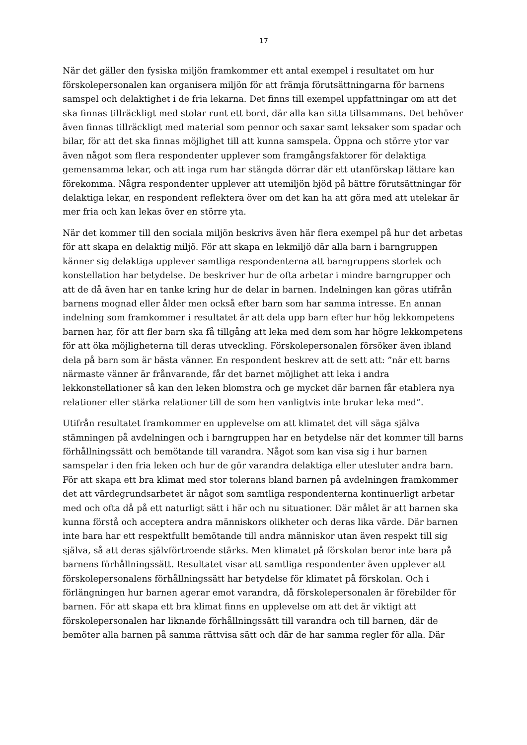17
När det gäller den fysiska miljön framkommer ett antal exempel i resultatet om hur förskolepersonalen kan organisera miljön för att främja förutsättningarna för barnens samspel och delaktighet i de fria lekarna. Det finns till exempel uppfattningar om att det ska finnas tillräckligt med stolar runt ett bord, där alla kan sitta tillsammans. Det behöver även finnas tillräckligt med material som pennor och saxar samt leksaker som spadar och bilar, för att det ska finnas möjlighet till att kunna samspela. Öppna och större ytor var även något som flera respondenter upplever som framgångsfaktorer för delaktiga gemensamma lekar, och att inga rum har stängda dörrar där ett utanförskap lättare kan förekomma. Några respondenter upplever att utemiljön bjöd på bättre förutsättningar för delaktiga lekar, en respondent reflektera över om det kan ha att göra med att utelekar är mer fria och kan lekas över en större yta.
När det kommer till den sociala miljön beskrivs även här flera exempel på hur det arbetas för att skapa en delaktig miljö. För att skapa en lekmiljö där alla barn i barngruppen känner sig delaktiga upplever samtliga respondenterna att barngruppens storlek och konstellation har betydelse. De beskriver hur de ofta arbetar i mindre barngrupper och att de då även har en tanke kring hur de delar in barnen. Indelningen kan göras utifrån barnens mognad eller ålder men också efter barn som har samma intresse. En annan indelning som framkommer i resultatet är att dela upp barn efter hur hög lekkompetens barnen har, för att fler barn ska få tillgång att leka med dem som har högre lekkompetens för att öka möjligheterna till deras utveckling. Förskolepersonalen försöker även ibland dela på barn som är bästa vänner. En respondent beskrev att de sett att: ”när ett barns närmaste vänner är frånvarande, får det barnet möjlighet att leka i andra lekkonstellationer så kan den leken blomstra och ge mycket där barnen får etablera nya relationer eller stärka relationer till de som hen vanligtvis inte brukar leka med”.
Utifrån resultatet framkommer en upplevelse om att klimatet det vill säga själva stämningen på avdelningen och i barngruppen har en betydelse när det kommer till barns förhållningssätt och bemötande till varandra. Något som kan visa sig i hur barnen samspelar i den fria leken och hur de gör varandra delaktiga eller utesluter andra barn. För att skapa ett bra klimat med stor tolerans bland barnen på avdelningen framkommer det att värdegrundsarbetet är något som samtliga respondenterna kontinuerligt arbetar med och ofta då på ett naturligt sätt i här och nu situationer. Där målet är att barnen ska kunna förstå och acceptera andra människors olikheter och deras lika värde. Där barnen inte bara har ett respektfullt bemötande till andra människor utan även respekt till sig själva, så att deras självförtroende stärks. Men klimatet på förskolan beror inte bara på barnens förhållningssätt. Resultatet visar att samtliga respondenter även upplever att förskolepersonalens förhållningssätt har betydelse för klimatet på förskolan. Och i förlängningen hur barnen agerar emot varandra, då förskolepersonalen är förebilder för barnen. För att skapa ett bra klimat finns en upplevelse om att det är viktigt att förskolepersonalen har liknande förhållningssätt till varandra och till barnen, där de bemöter alla barnen på samma rättvisa sätt och där de har samma regler för alla. Där